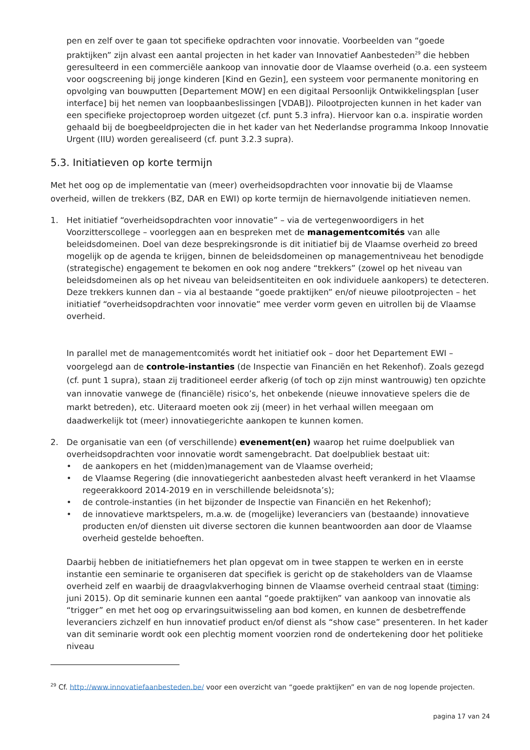pen en zelf over te gaan tot specifieke opdrachten voor innovatie. Voorbeelden van “goede praktijken” zijn alvast een aantal projecten in het kader van Innovatief Aanbesteden<sup>29</sup> die hebben geresulteerd in een commerciële aankoop van innovatie door de Vlaamse overheid (o.a. een systeem voor oogscreening bij jonge kinderen [Kind en Gezin], een systeem voor permanente monitoring en opvolging van bouwputten [Departement MOW] en een digitaal Persoonlijk Ontwikkelingsplan [user interface] bij het nemen van loopbaanbeslissingen [VDAB]). Pilootprojecten kunnen in het kader van een specifieke projectoproep worden uitgezet (cf. punt 5.3 infra). Hiervoor kan o.a. inspiratie worden gehaald bij de boegbeeldprojecten die in het kader van het Nederlandse programma Inkoop Innovatie Urgent (IIU) worden gerealiseerd (cf. punt 3.2.3 supra).
5.3. Initiatieven op korte termijn
Met het oog op de implementatie van (meer) overheidsopdrachten voor innovatie bij de Vlaamse overheid, willen de trekkers (BZ, DAR en EWI) op korte termijn de hiernavolgende initiatieven nemen.
1. Het initiatief “overheidsopdrachten voor innovatie” – via de vertegenwoordigers in het Voorzitterscollege – voorleggen aan en bespreken met de managementcomités van alle beleidsdomeinen. Doel van deze besprekingsronde is dit initiatief bij de Vlaamse overheid zo breed mogelijk op de agenda te krijgen, binnen de beleidsdomeinen op managementniveau het benodigde (strategische) engagement te bekomen en ook nog andere “trekkers” (zowel op het niveau van beleidsdomeinen als op het niveau van beleidsentiteiten en ook individuele aankopers) te detecteren. Deze trekkers kunnen dan – via al bestaande ”goede praktijken” en/of nieuwe pilootprojecten – het initiatief “overheidsopdrachten voor innovatie” mee verder vorm geven en uitrollen bij de Vlaamse overheid.
In parallel met de managementcomités wordt het initiatief ook – door het Departement EWI – voorgelegd aan de controle-instanties (de Inspectie van Financiën en het Rekenhof). Zoals gezegd (cf. punt 1 supra), staan zij traditioneel eerder afkerig (of toch op zijn minst wantrouwig) ten opzichte van innovatie vanwege de (financiële) risico’s, het onbekende (nieuwe innovatieve spelers die de markt betreden), etc. Uiteraard moeten ook zij (meer) in het verhaal willen meegaan om daadwerkelijk tot (meer) innovatiegerichte aankopen te kunnen komen.
2. De organisatie van een (of verschillende) evenement(en) waarop het ruime doelpubliek van overheidsopdrachten voor innovatie wordt samengebracht. Dat doelpubliek bestaat uit:
• de aankopers en het (midden)management van de Vlaamse overheid;
• de Vlaamse Regering (die innovatiegericht aanbesteden alvast heeft verankerd in het Vlaamse regeerakkoord 2014-2019 en in verschillende beleidsnota’s);
• de controle-instanties (in het bijzonder de Inspectie van Financiën en het Rekenhof);
• de innovatieve marktspelers, m.a.w. de (mogelijke) leveranciers van (bestaande) innovatieve producten en/of diensten uit diverse sectoren die kunnen beantwoorden aan door de Vlaamse overheid gestelde behoeften.
Daarbij hebben de initiatiefnemers het plan opgevat om in twee stappen te werken en in eerste instantie een seminarie te organiseren dat specifiek is gericht op de stakeholders van de Vlaamse overheid zelf en waarbij de draagvlakverhoging binnen de Vlaamse overheid centraal staat (timing: juni 2015). Op dit seminarie kunnen een aantal “goede praktijken” van aankoop van innovatie als “trigger” en met het oog op ervaringsuitwisseling aan bod komen, en kunnen de desbetreffende leveranciers zichzelf en hun innovatief product en/of dienst als “show case” presenteren. In het kader van dit seminarie wordt ook een plechtig moment voorzien rond de ondertekening door het politieke niveau
<sup>29</sup> Cf. http://www.innovatiefaanbesteden.be/ voor een overzicht van “goede praktijken” en van de nog lopende projecten.
pagina 17 van 24